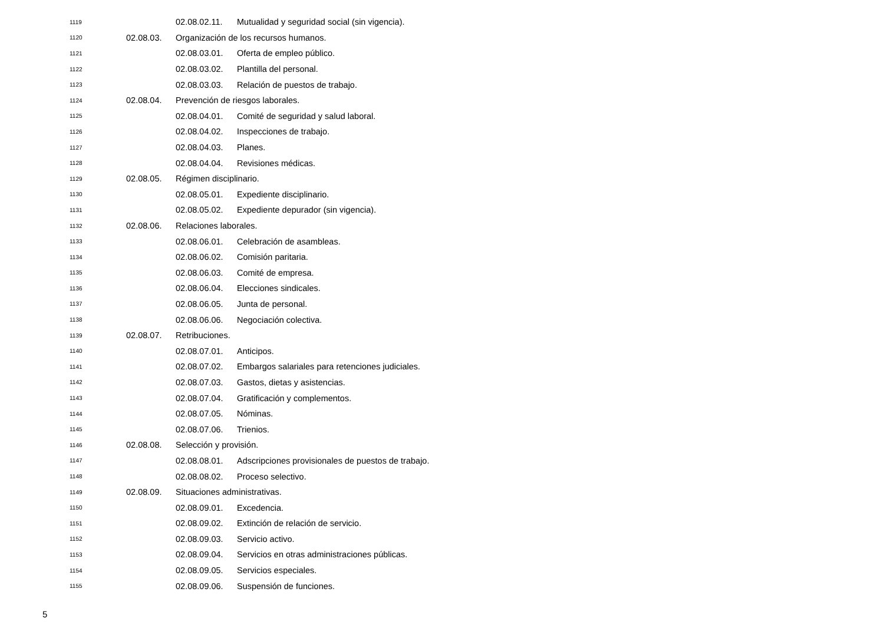1119 02.08.02.11. Mutualidad y seguridad social (sin vigencia).
1120 02.08.03. Organización de los recursos humanos.
1121 02.08.03.01. Oferta de empleo público.
1122 02.08.03.02. Plantilla del personal.
1123 02.08.03.03. Relación de puestos de trabajo.
1124 02.08.04. Prevención de riesgos laborales.
1125 02.08.04.01. Comité de seguridad y salud laboral.
1126 02.08.04.02. Inspecciones de trabajo.
1127 02.08.04.03. Planes.
1128 02.08.04.04. Revisiones médicas.
1129 02.08.05. Régimen disciplinario.
1130 02.08.05.01. Expediente disciplinario.
1131 02.08.05.02. Expediente depurador (sin vigencia).
1132 02.08.06. Relaciones laborales.
1133 02.08.06.01. Celebración de asambleas.
1134 02.08.06.02. Comisión paritaria.
1135 02.08.06.03. Comité de empresa.
1136 02.08.06.04. Elecciones sindicales.
1137 02.08.06.05. Junta de personal.
1138 02.08.06.06. Negociación colectiva.
1139 02.08.07. Retribuciones.
1140 02.08.07.01. Anticipos.
1141 02.08.07.02. Embargos salariales para retenciones judiciales.
1142 02.08.07.03. Gastos, dietas y asistencias.
1143 02.08.07.04. Gratificación y complementos.
1144 02.08.07.05. Nóminas.
1145 02.08.07.06. Trienios.
1146 02.08.08. Selección y provisión.
1147 02.08.08.01. Adscripciones provisionales de puestos de trabajo.
1148 02.08.08.02. Proceso selectivo.
1149 02.08.09. Situaciones administrativas.
1150 02.08.09.01. Excedencia.
1151 02.08.09.02. Extinción de relación de servicio.
1152 02.08.09.03. Servicio activo.
1153 02.08.09.04. Servicios en otras administraciones públicas.
1154 02.08.09.05. Servicios especiales.
1155 02.08.09.06. Suspensión de funciones.
5